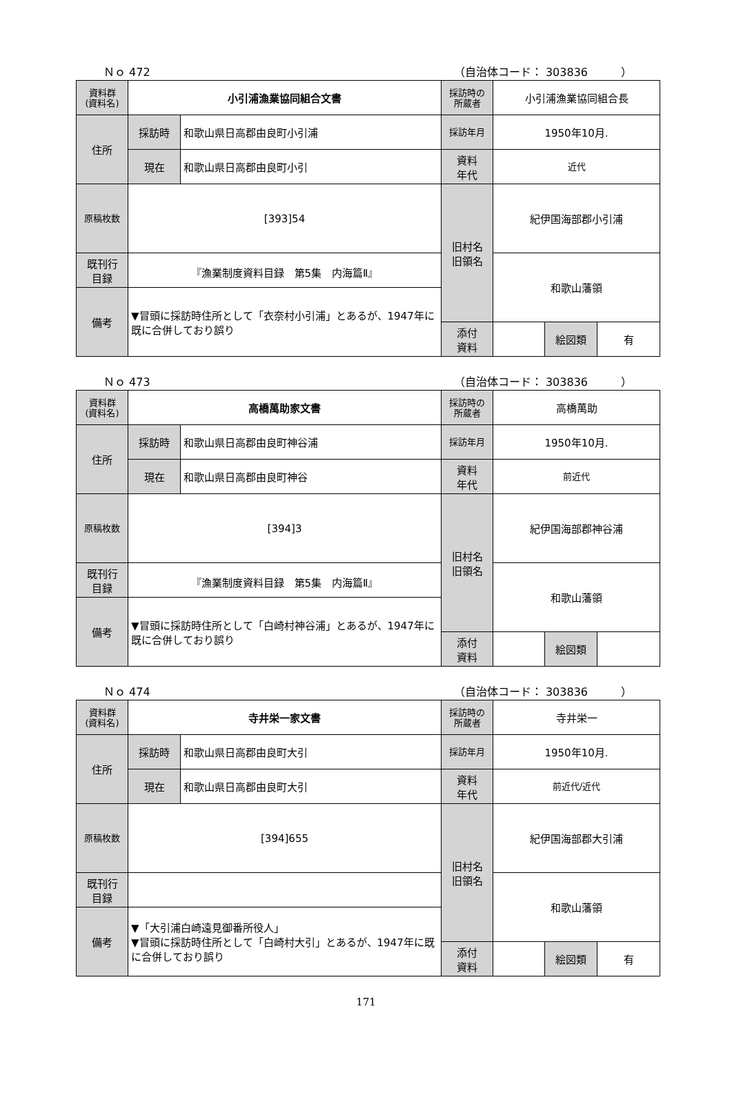Ｎｏ 472 （自治体コード： 303836　　　）
| 資料群 (資料名) | 小引浦漁業協同組合文書 | | 採訪時の 所蔵者 | 小引浦漁業協同組合長 | | |
| 住所 | 採訪時 | 和歌山県日高郡由良町小引浦 | 採訪年月 | 1950年10月. | | |
| | 現在 | 和歌山県日高郡由良町小引 | 資料 年代 | 近代 | | |
| 原稿枚数 | [393]54 | | 旧村名 旧領名 | 紀伊国海部郡小引浦 | | |
| 既刊行 目録 | 『漁業制度資料目録 第5集 内海篇Ⅱ』 | | | 和歌山藩領 | | |
| 備考 | ▼冒頭に採訪時住所として「衣奈村小引浦」とあるが、1947年に既に合併しており誤り | | | | | |
| | | | 添付 資料 | | 絵図類 | 有 |
Ｎｏ 473 （自治体コード： 303836　　　）
| 資料群 (資料名) | 高橋萬助家文書 | | 採訪時の 所蔵者 | 高橋萬助 | | |
| 住所 | 採訪時 | 和歌山県日高郡由良町神谷浦 | 採訪年月 | 1950年10月. | | |
| | 現在 | 和歌山県日高郡由良町神谷 | 資料 年代 | 前近代 | | |
| 原稿枚数 | [394]3 | | 旧村名 旧領名 | 紀伊国海部郡神谷浦 | | |
| 既刊行 目録 | 『漁業制度資料目録 第5集 内海篇Ⅱ』 | | | 和歌山藩領 | | |
| 備考 | ▼冒頭に採訪時住所として「白崎村神谷浦」とあるが、1947年に既に合併しており誤り | | | | | |
| | | | 添付 資料 | | 絵図類 | |
Ｎｏ 474 （自治体コード： 303836　　　）
| 資料群 (資料名) | 寺井栄一家文書 | | 採訪時の 所蔵者 | 寺井栄一 | | |
| 住所 | 採訪時 | 和歌山県日高郡由良町大引 | 採訪年月 | 1950年10月. | | |
| | 現在 | 和歌山県日高郡由良町大引 | 資料 年代 | 前近代/近代 | | |
| 原稿枚数 | [394]655 | | 旧村名 旧領名 | 紀伊国海部郡大引浦 | | |
| 既刊行 目録 | | | | 和歌山藩領 | | |
| 備考 | ▼「大引浦白崎遠見御番所役人」 ▼冒頭に採訪時住所として「白崎村大引」とあるが、1947年に既に合併しており誤り | | | | | |
| | | | 添付 資料 | | 絵図類 | 有 |
171